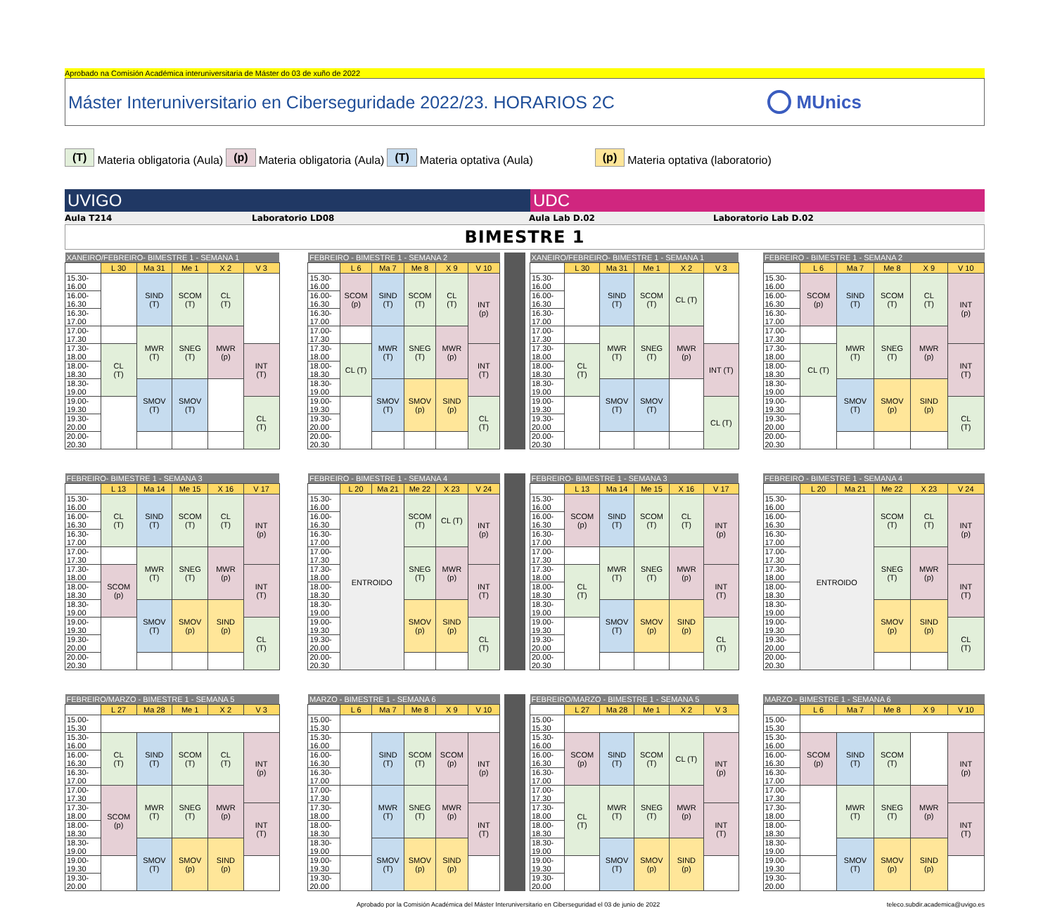Aprobado na Comisión Académica interuniversitaria de Máster do 03 de xuño de 2022
Máster Interuniversitario en Ciberseguridade 2022/23. HORARIOS 2C
MUnics
(T) Materia obligatoria (Aula) (p) Materia obligatoria (Aula) (T) Materia optativa (Aula) (p) Materia optativa (laboratorio)
UVIGO UDC
Aula T214 Laboratorio LD08 Aula Lab D.02 Laboratorio Lab D.02
BIMESTRE 1
| XANEIRO/FEBREIRO- BIMESTRE 1 - SEMANA 1 | | | | | |
| --- | --- | --- | --- | --- | --- |
| | L 30 | Ma 31 | Me 1 | X 2 | V 3 |
| 15.30-16.00 | | SIND (T) | SCOM (T) | CL (T) | |
| 16.00-16.30 | | | | | |
| 16.30-17.00 | | | | | |
| 17.00-17.30 | | MWR (T) | SNEG (T) | MWR (p) | |
| 17.30-18.00 | CL (T) | | | | INT (T) |
| 18.00-18.30 | | | | | |
| 18.30-19.00 | | SMOV (T) | SMOV (T) | | |
| 19.00-19.30 | | | | | CL (T) |
| 19.30-20.00 | | | | | |
| 20.00-20.30 | | | | | |
| FEBREIRO - BIMESTRE 1 - SEMANA 2 | | | | | |
| --- | --- | --- | --- | --- | --- |
| | L 6 | Ma 7 | Me 8 | X 9 | V 10 |
| 15.30-16.00 | SCOM (p) | SIND (T) | SCOM (T) | CL (T) | INT (p) |
| 16.00-16.30 | | | | | |
| 16.30-17.00 | | | | | |
| 17.00-17.30 | | MWR (T) | SNEG (T) | MWR (p) | |
| 17.30-18.00 | CL (T) | | | | INT (T) |
| 18.00-18.30 | | | | | |
| 18.30-19.00 | | SMOV (T) | SMOV (p) | SIND (p) | |
| 19.00-19.30 | | | | | CL (T) |
| 19.30-20.00 | | | | | |
| 20.00-20.30 | | | | | |
| XANEIRO/FEBREIRO- BIMESTRE 1 - SEMANA 1 | | | | | |
| --- | --- | --- | --- | --- | --- |
| | L 30 | Ma 31 | Me 1 | X 2 | V 3 |
| 15.30-16.00 | | SIND (T) | SCOM (T) | CL (T) | |
| 16.00-16.30 | | | | | |
| 16.30-17.00 | | | | | |
| 17.00-17.30 | | MWR (T) | SNEG (T) | MWR (p) | |
| 17.30-18.00 | CL (T) | | | | INT (T) |
| 18.00-18.30 | | | | | |
| 18.30-19.00 | | SMOV (T) | SMOV (T) | | |
| 19.00-19.30 | | | | | CL (T) |
| 19.30-20.00 | | | | | |
| 20.00-20.30 | | | | | |
| FEBREIRO - BIMESTRE 1 - SEMANA 2 | | | | | |
| --- | --- | --- | --- | --- | --- |
| | L 6 | Ma 7 | Me 8 | X 9 | V 10 |
| 15.30-16.00 | SCOM (p) | SIND (T) | SCOM (T) | CL (T) | INT (p) |
| 16.00-16.30 | | | | | |
| 16.30-17.00 | | | | | |
| 17.00-17.30 | | MWR (T) | SNEG (T) | MWR (p) | |
| 17.30-18.00 | CL (T) | | | | INT (T) |
| 18.00-18.30 | | | | | |
| 18.30-19.00 | | SMOV (T) | SMOV (p) | SIND (p) | |
| 19.00-19.30 | | | | | CL (T) |
| 19.30-20.00 | | | | | |
| 20.00-20.30 | | | | | |
| FEBREIRO- BIMESTRE 1 - SEMANA 3 | | | | | |
| --- | --- | --- | --- | --- | --- |
| | L 13 | Ma 14 | Me 15 | X 16 | V 17 |
| 15.30-16.00 | CL (T) | SIND (T) | SCOM (T) | CL (T) | INT (p) |
| 16.00-16.30 | | | | | |
| 16.30-17.00 | | | | | |
| 17.00-17.30 | | MWR (T) | SNEG (T) | MWR (p) | |
| 17.30-18.00 | SCOM (p) | | | | INT (T) |
| 18.00-18.30 | | | | | |
| 18.30-19.00 | | SMOV (T) | SMOV (p) | SIND (p) | |
| 19.00-19.30 | | | | | CL (T) |
| 19.30-20.00 | | | | | |
| 20.00-20.30 | | | | | |
| FEBREIRO - BIMESTRE 1 - SEMANA 4 | | | | | |
| --- | --- | --- | --- | --- | --- |
| | L 20 | Ma 21 | Me 22 | X 23 | V 24 |
| 15.30-16.00 | ENTROIDO | | SCOM (T) | CL (T) | INT (p) |
| 16.00-16.30 | | | | | |
| 16.30-17.00 | | | | | |
| 17.00-17.30 | | | SNEG (T) | MWR (p) | |
| 17.30-18.00 | | | | | INT (T) |
| 18.00-18.30 | | | | | |
| 18.30-19.00 | | | SMOV (p) | SIND (p) | |
| 19.00-19.30 | | | | | CL (T) |
| 19.30-20.00 | | | | | |
| 20.00-20.30 | | | | | |
| FEBREIRO- BIMESTRE 1 - SEMANA 3 | | | | | |
| --- | --- | --- | --- | --- | --- |
| | L 13 | Ma 14 | Me 15 | X 16 | V 17 |
| 15.30-16.00 | SCOM (p) | SIND (T) | SCOM (T) | CL (T) | INT (p) |
| 16.00-16.30 | | | | | |
| 16.30-17.00 | | | | | |
| 17.00-17.30 | | MWR (T) | SNEG (T) | MWR (p) | |
| 17.30-18.00 | CL (T) | | | | INT (T) |
| 18.00-18.30 | | | | | |
| 18.30-19.00 | | SMOV (T) | SMOV (p) | SIND (p) | |
| 19.00-19.30 | | | | | CL (T) |
| 19.30-20.00 | | | | | |
| 20.00-20.30 | | | | | |
| FEBREIRO - BIMESTRE 1 - SEMANA 4 | | | | | |
| --- | --- | --- | --- | --- | --- |
| | L 20 | Ma 21 | Me 22 | X 23 | V 24 |
| 15.30-16.00 | ENTROIDO | | SCOM (T) | CL (T) | INT (p) |
| 16.00-16.30 | | | | | |
| 16.30-17.00 | | | | | |
| 17.00-17.30 | | | SNEG (T) | MWR (p) | |
| 17.30-18.00 | | | | | INT (T) |
| 18.00-18.30 | | | | | |
| 18.30-19.00 | | | SMOV (p) | SIND (p) | |
| 19.00-19.30 | | | | | CL (T) |
| 19.30-20.00 | | | | | |
| 20.00-20.30 | | | | | |
| FEBREIRO/MARZO - BIMESTRE 1 - SEMANA 5 | | | | | |
| --- | --- | --- | --- | --- | --- |
| | L 27 | Ma 28 | Me 1 | X 2 | V 3 |
| 15.00-15.30 | | | | | |
| 15.30-16.00 | CL (T) | SIND (T) | SCOM (T) | CL (T) | INT (p) |
| 16.00-16.30 | | | | | |
| 16.30-17.00 | | | | | |
| 17.00-17.30 | SCOM (p) | MWR (T) | SNEG (T) | MWR (p) | |
| 17.30-18.00 | | | | | INT (T) |
| 18.00-18.30 | | | | | |
| 18.30-19.00 | | SMOV (T) | SMOV (p) | SIND (p) | |
| 19.00-19.30 | | | | | |
| 19.30-20.00 | | | | | |
| MARZO - BIMESTRE 1 - SEMANA 6 | | | | | |
| --- | --- | --- | --- | --- | --- |
| | L 6 | Ma 7 | Me 8 | X 9 | V 10 |
| 15.00-15.30 | | | | | |
| 15.30-16.00 | | SIND (T) | SCOM (T) | SCOM (p) | INT (p) |
| 16.00-16.30 | | | | | |
| 16.30-17.00 | | | | | |
| 17.00-17.30 | | MWR (T) | SNEG (T) | MWR (p) | |
| 17.30-18.00 | | | | | INT (T) |
| 18.00-18.30 | | | | | |
| 18.30-19.00 | | SMOV (T) | SMOV (p) | SIND (p) | |
| 19.00-19.30 | | | | | |
| 19.30-20.00 | | | | | |
| FEBREIRO/MARZO - BIMESTRE 1 - SEMANA 5 | | | | | |
| --- | --- | --- | --- | --- | --- |
| | L 27 | Ma 28 | Me 1 | X 2 | V 3 |
| 15.00-15.30 | | | | | |
| 15.30-16.00 | SCOM (p) | SIND (T) | SCOM (T) | CL (T) | INT (p) |
| 16.00-16.30 | | | | | |
| 16.30-17.00 | | | | | |
| 17.00-17.30 | CL (T) | MWR (T) | SNEG (T) | MWR (p) | |
| 17.30-18.00 | | | | | INT (T) |
| 18.00-18.30 | | | | | |
| 18.30-19.00 | | SMOV (T) | SMOV (p) | SIND (p) | |
| 19.00-19.30 | | | | | |
| 19.30-20.00 | | | | | |
| MARZO - BIMESTRE 1 - SEMANA 6 | | | | | |
| --- | --- | --- | --- | --- | --- |
| | L 6 | Ma 7 | Me 8 | X 9 | V 10 |
| 15.00-15.30 | | | | | |
| 15.30-16.00 | SCOM (p) | SIND (T) | SCOM (T) | | INT (p) |
| 16.00-16.30 | | | | | |
| 16.30-17.00 | | | | | |
| 17.00-17.30 | | MWR (T) | SNEG (T) | MWR (p) | |
| 17.30-18.00 | | | | | INT (T) |
| 18.00-18.30 | | | | | |
| 18.30-19.00 | | SMOV (T) | SMOV (p) | SIND (p) | |
| 19.00-19.30 | | | | | |
| 19.30-20.00 | | | | | |
Aprobado por la Comisión Académica del Máster Interuniversitario en Ciberseguridad el 03 de junio de 2022 teleco.subdir.academica@uvigo.es